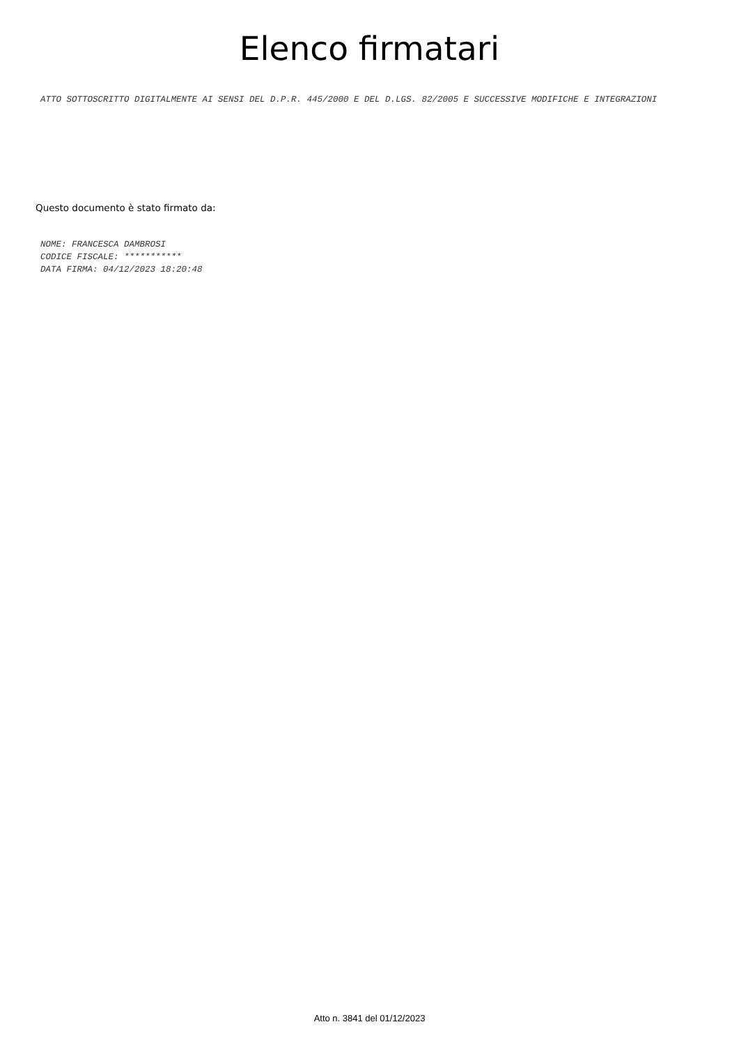Elenco firmatari ATTO SOTTOSCRITTO DIGITALMENTE AI SENSI DEL D.P.R. 445/2000 E DEL D.LGS. 82/2005 E SUCCESSIVE MODIFICHE E INTEGRAZIONI
Questo documento è stato firmato da:
NOME: FRANCESCA DAMBROSI
CODICE FISCALE: ***********
DATA FIRMA: 04/12/2023 18:20:48
Atto n. 3841 del 01/12/2023